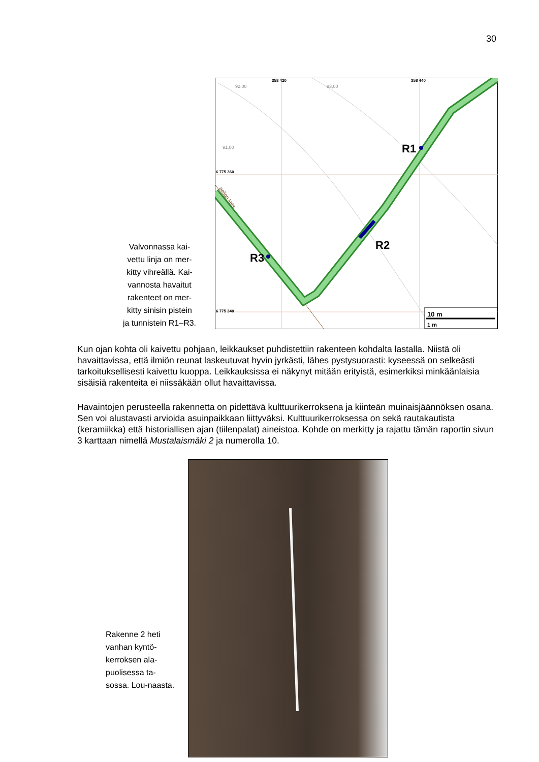30
Valvonnassa kai-
vettu linja on mer-
kitty vihreällä. Kai-
vannosta havaitut
rakenteet on mer-
kitty sinisin pistein
ja tunnistein R1–R3.
R1
R2
R3
358 420
358 440
6 775 360
6 775 340
92,00
93,00
91,00
pellon laita
10 m
1 m
Kun ojan kohta oli kaivettu pohjaan, leikkaukset puhdistettiin rakenteen kohdalta lastalla. Niistä oli havaittavissa, että ilmiön reunat laskeutuvat hyvin jyrkästi, lähes pystysuorasti: kyseessä on selkeästi tarkoituksellisesti kaivettu kuoppa. Leikkauksissa ei näkynyt mitään erityistä, esimerkiksi minkäänlaisia sisäisiä rakenteita ei niissäkään ollut havaittavissa.
Havaintojen perusteella rakennetta on pidettävä kulttuurikerroksena ja kiinteän muinaisjäännöksen osana. Sen voi alustavasti arvioida asuinpaikkaan liittyväksi. Kulttuurikerroksessa on sekä rautakautista (keramiikka) että historiallisen ajan (tiilenpalat) aineistoa. Kohde on merkitty ja rajattu tämän raportin sivun 3 karttaan nimellä Mustalaismäki 2 ja numerolla 10.
Rakenne 2 heti vanhan kyntö-kerroksen ala-puolisessa ta-sossa. Lou-naasta.